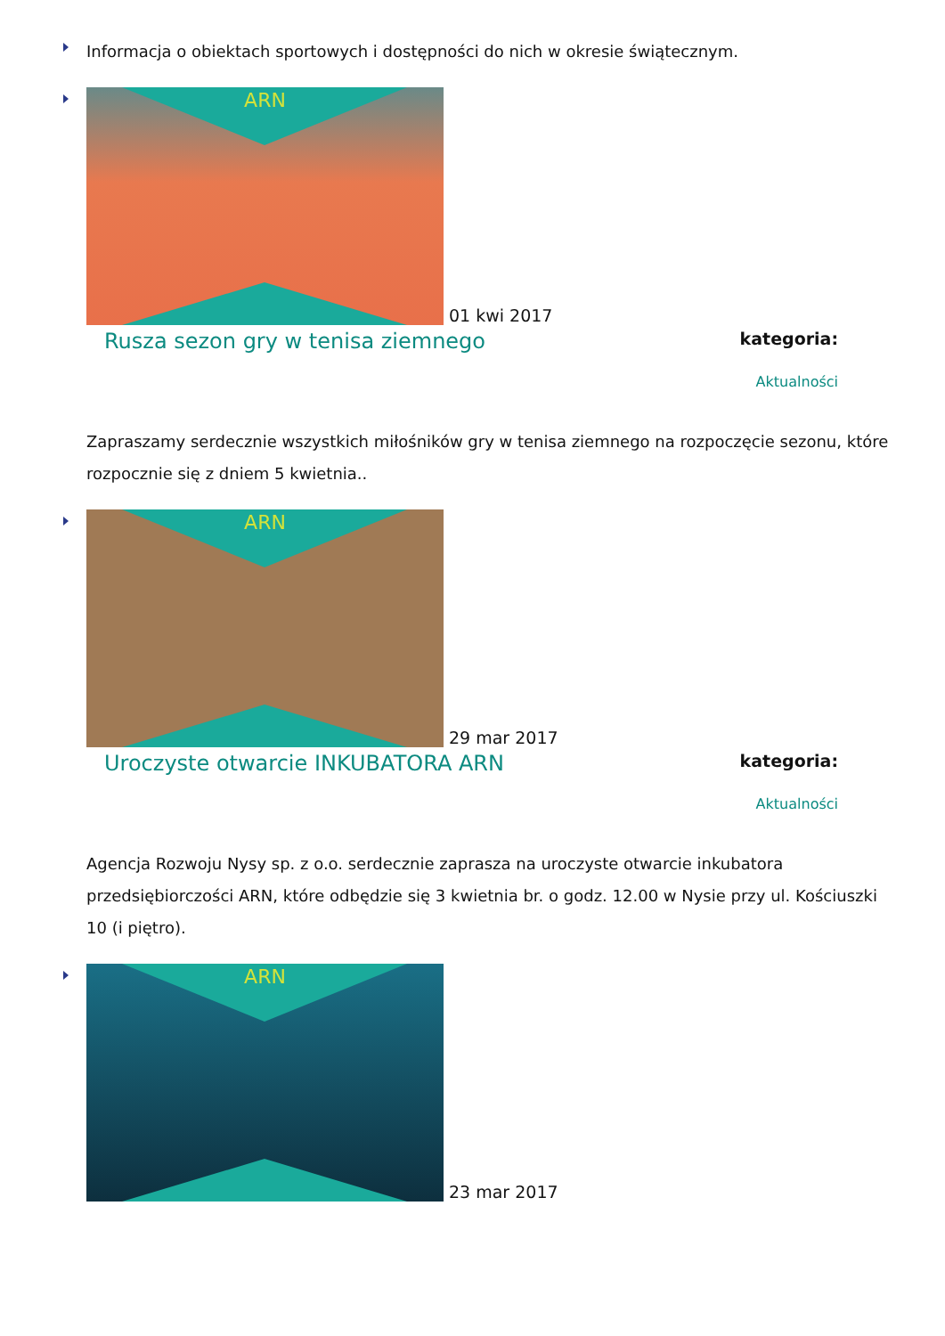Informacja o obiektach sportowych i dostępności do nich w okresie świątecznym.
ARN
01 kwi 2017
Rusza sezon gry w tenisa ziemnego
kategoria:
Aktualności
Zapraszamy serdecznie wszystkich miłośników gry w tenisa ziemnego na rozpoczęcie sezonu, które rozpocznie się z dniem 5 kwietnia..
ARN
29 mar 2017
Uroczyste otwarcie INKUBATORA ARN
kategoria:
Aktualności
Agencja Rozwoju Nysy sp. z o.o. serdecznie zaprasza na uroczyste otwarcie inkubatora przedsiębiorczości ARN, które odbędzie się 3 kwietnia br. o godz. 12.00 w Nysie przy ul. Kościuszki 10 (i piętro).
ARN
23 mar 2017